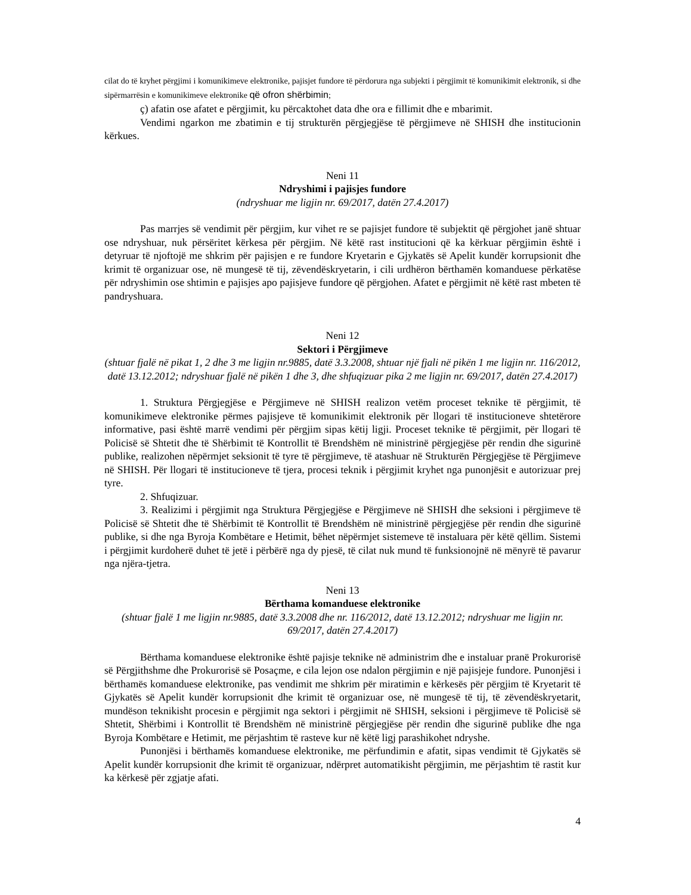cilat do të kryhet përgjimi i komunikimeve elektronike, pajisjet fundore të përdorura nga subjekti i përgjimit të komunikimit elektronik, si dhe sipërmarrësin e komunikimeve elektronike që ofron shërbimin;
ç) afatin ose afatet e përgjimit, ku përcaktohet data dhe ora e fillimit dhe e mbarimit.
Vendimi ngarkon me zbatimin e tij strukturën përgjegjëse të përgjimeve në SHISH dhe institucionin kërkues.
Neni 11
Ndryshimi i pajisjes fundore
(ndryshuar me ligjin nr. 69/2017, datën 27.4.2017)
Pas marrjes së vendimit për përgjim, kur vihet re se pajisjet fundore të subjektit që përgjohet janë shtuar ose ndryshuar, nuk përsëritet kërkesa për përgjim. Në këtë rast institucioni që ka kërkuar përgjimin është i detyruar të njoftojë me shkrim për pajisjen e re fundore Kryetarin e Gjykatës së Apelit kundër korrupsionit dhe krimit të organizuar ose, në mungesë të tij, zëvendëskryetarin, i cili urdhëron bërthamën komanduese përkatëse për ndryshimin ose shtimin e pajisjes apo pajisjeve fundore që përgjohen. Afatet e përgjimit në këtë rast mbeten të pandryshuara.
Neni 12
Sektori i Përgjimeve
(shtuar fjalë në pikat 1, 2 dhe 3 me ligjin nr.9885, datë 3.3.2008, shtuar një fjali në pikën 1 me ligjin nr. 116/2012, datë 13.12.2012; ndryshuar fjalë në pikën 1 dhe 3, dhe shfuqizuar pika 2 me ligjin nr. 69/2017, datën 27.4.2017)
1. Struktura Përgjegjëse e Përgjimeve në SHISH realizon vetëm proceset teknike të përgjimit, të komunikimeve elektronike përmes pajisjeve të komunikimit elektronik për llogari të institucioneve shtetërore informative, pasi është marrë vendimi për përgjim sipas këtij ligji. Proceset teknike të përgjimit, për llogari të Policisë së Shtetit dhe të Shërbimit të Kontrollit të Brendshëm në ministrinë përgjegjëse për rendin dhe sigurinë publike, realizohen nëpërmjet seksionit të tyre të përgjimeve, të atashuar në Strukturën Përgjegjëse të Përgjimeve në SHISH. Për llogari të institucioneve të tjera, procesi teknik i përgjimit kryhet nga punonjësit e autorizuar prej tyre.
2. Shfuqizuar.
3. Realizimi i përgjimit nga Struktura Përgjegjëse e Përgjimeve në SHISH dhe seksioni i përgjimeve të Policisë së Shtetit dhe të Shërbimit të Kontrollit të Brendshëm në ministrinë përgjegjëse për rendin dhe sigurinë publike, si dhe nga Byroja Kombëtare e Hetimit, bëhet nëpërmjet sistemeve të instaluara për këtë qëllim. Sistemi i përgjimit kurdoherë duhet të jetë i përbërë nga dy pjesë, të cilat nuk mund të funksionojnë në mënyrë të pavarur nga njëra-tjetra.
Neni 13
Bërthama komanduese elektronike
(shtuar fjalë 1 me ligjin nr.9885, datë 3.3.2008 dhe nr. 116/2012, datë 13.12.2012; ndryshuar me ligjin nr. 69/2017, datën 27.4.2017)
Bërthama komanduese elektronike është pajisje teknike në administrim dhe e instaluar pranë Prokurorisë së Përgjithshme dhe Prokurorisë së Posaçme, e cila lejon ose ndalon përgjimin e një pajisjeje fundore. Punonjësi i bërthamës komanduese elektronike, pas vendimit me shkrim për miratimin e kërkesës për përgjim të Kryetarit të Gjykatës së Apelit kundër korrupsionit dhe krimit të organizuar ose, në mungesë të tij, të zëvendëskryetarit, mundëson teknikisht procesin e përgjimit nga sektori i përgjimit në SHISH, seksioni i përgjimeve të Policisë së Shtetit, Shërbimi i Kontrollit të Brendshëm në ministrinë përgjegjëse për rendin dhe sigurinë publike dhe nga Byroja Kombëtare e Hetimit, me përjashtim të rasteve kur në këtë ligj parashikohet ndryshe.
Punonjësi i bërthamës komanduese elektronike, me përfundimin e afatit, sipas vendimit të Gjykatës së Apelit kundër korrupsionit dhe krimit të organizuar, ndërpret automatikisht përgjimin, me përjashtim të rastit kur ka kërkesë për zgjatje afati.
4